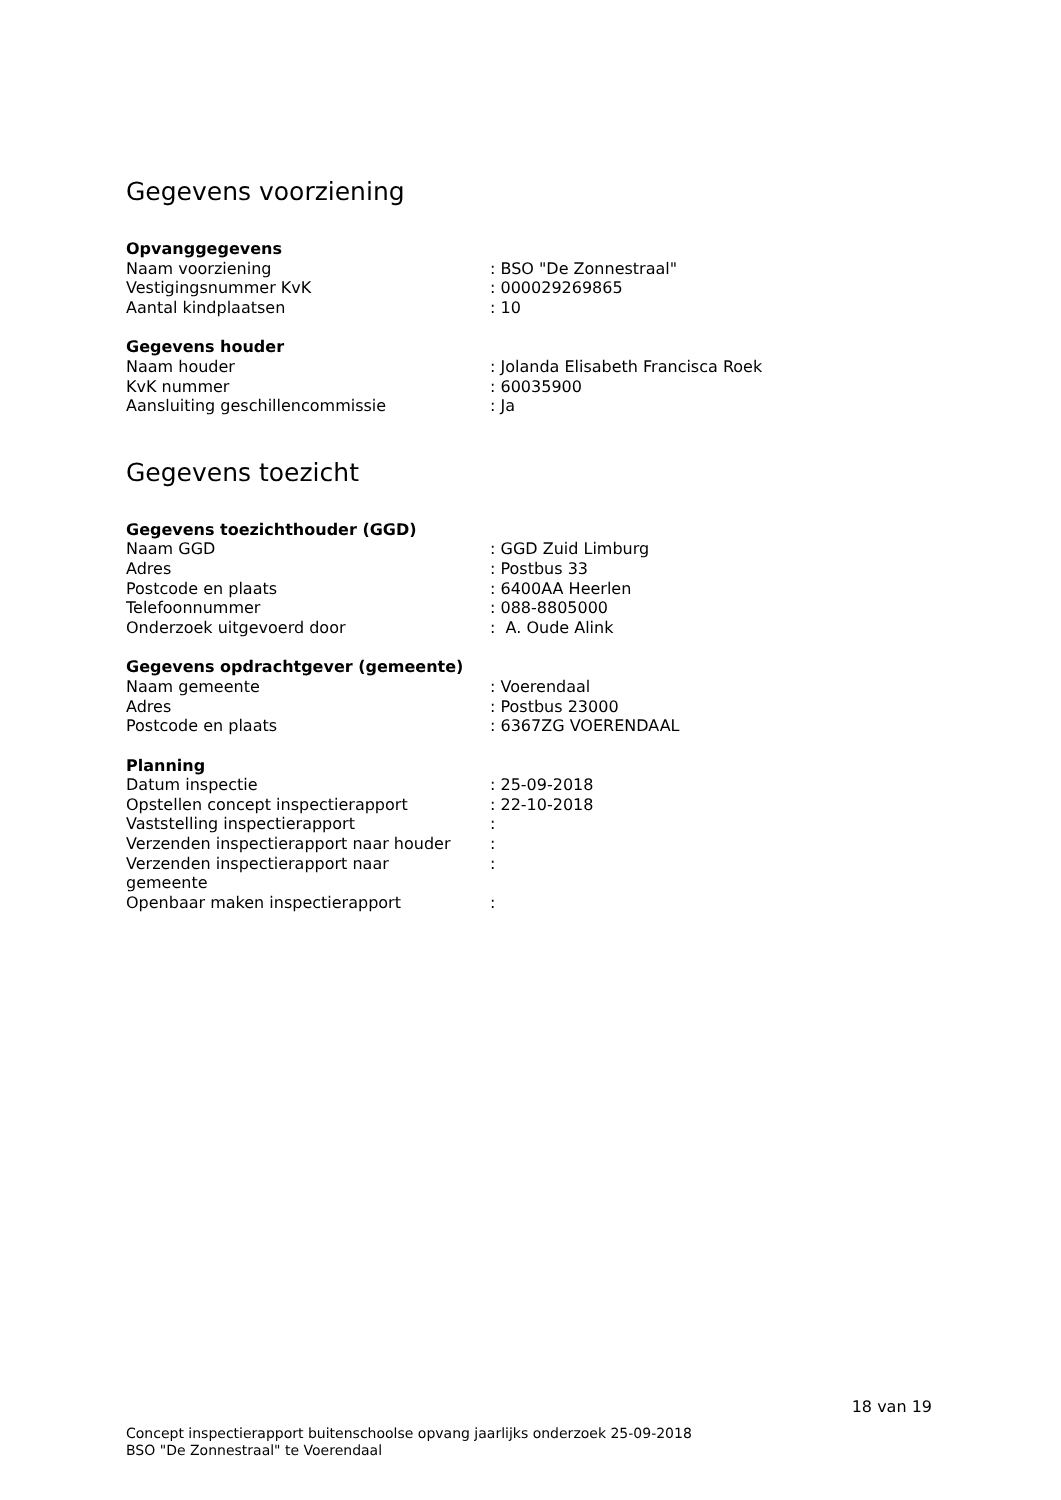Gegevens voorziening
Opvanggegevens
| Naam voorziening | : BSO "De Zonnestraal" |
| Vestigingsnummer KvK | : 000029269865 |
| Aantal kindplaatsen | : 10 |
Gegevens houder
| Naam houder | : Jolanda Elisabeth Francisca Roek |
| KvK nummer | : 60035900 |
| Aansluiting geschillencommissie | : Ja |
Gegevens toezicht
Gegevens toezichthouder (GGD)
| Naam GGD | : GGD Zuid Limburg |
| Adres | : Postbus 33 |
| Postcode en plaats | : 6400AA Heerlen |
| Telefoonnummer | : 088-8805000 |
| Onderzoek uitgevoerd door | : A. Oude Alink |
Gegevens opdrachtgever (gemeente)
| Naam gemeente | : Voerendaal |
| Adres | : Postbus 23000 |
| Postcode en plaats | : 6367ZG VOERENDAAL |
Planning
| Datum inspectie | : 25-09-2018 |
| Opstellen concept inspectierapport | : 22-10-2018 |
| Vaststelling inspectierapport | : |
| Verzenden inspectierapport naar houder | : |
| Verzenden inspectierapport naar gemeente | : |
| Openbaar maken inspectierapport | : |
18 van 19
Concept inspectierapport buitenschoolse opvang jaarlijks onderzoek 25-09-2018
BSO "De Zonnestraal" te Voerendaal